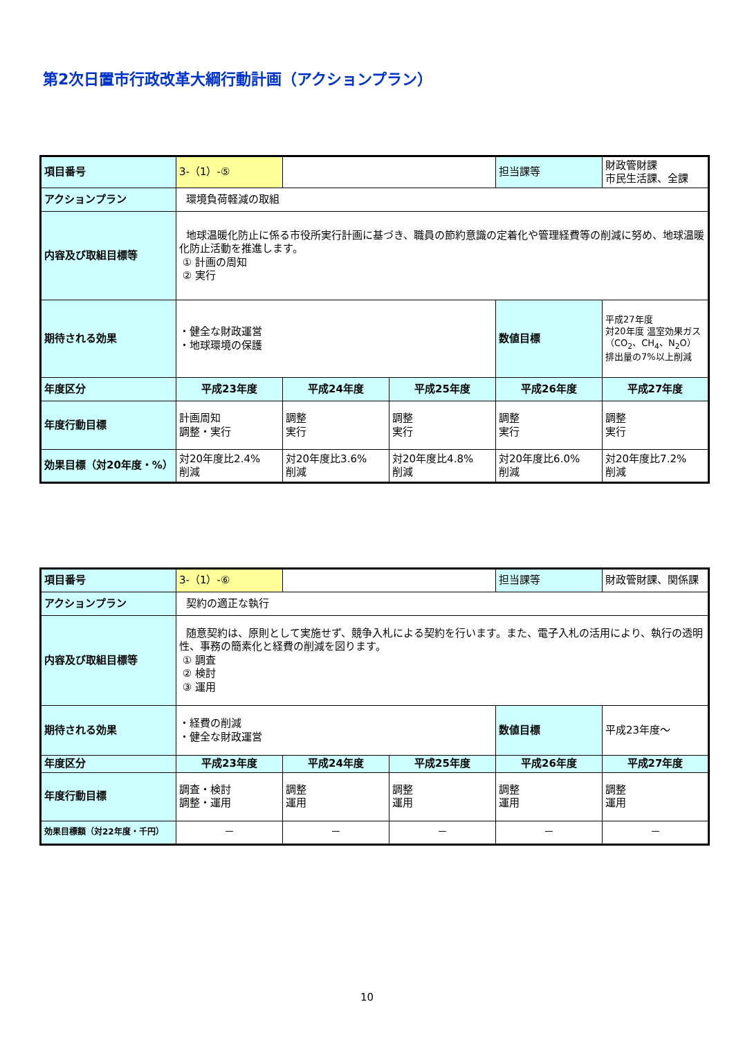第2次日置市行政改革大綱行動計画（アクションプラン）
| 項目番号 | 3-（1）-⑤ | | | 担当課等 | 財政管財課 市民生活課、全課 |
| アクションプラン | 環境負荷軽減の取組 | | | | |
| 内容及び取組目標等 | 地球温暖化防止に係る市役所実行計画に基づき、職員の節約意識の定着化や管理経費等の削減に努め、地球温暖化防止活動を推進します。 ① 計画の周知 ② 実行 | | | | |
| 期待される効果 | ・健全な財政運営 ・地球環境の保護 | | | 数値目標 | 平成27年度 対20年度 温室効果ガス（CO<sub>2</sub>、CH<sub>4</sub>、N<sub>2</sub>O） 排出量の7%以上削減 |
| 年度区分 | 平成23年度 | 平成24年度 | 平成25年度 | 平成26年度 | 平成27年度 |
| 年度行動目標 | 計画周知 調整・実行 | 調整 実行 | 調整 実行 | 調整 実行 | 調整 実行 |
| 効果目標（対20年度・%） | 対20年度比2.4% 削減 | 対20年度比3.6% 削減 | 対20年度比4.8% 削減 | 対20年度比6.0% 削減 | 対20年度比7.2% 削減 |
| 項目番号 | 3-（1）-⑥ | | | 担当課等 | 財政管財課、関係課 |
| アクションプラン | 契約の適正な執行 | | | | |
| 内容及び取組目標等 | 随意契約は、原則として実施せず、競争入札による契約を行います。また、電子入札の活用により、執行の透明性、事務の簡素化と経費の削減を図ります。 ① 調査 ② 検討 ③ 運用 | | | | |
| 期待される効果 | ・経費の削減 ・健全な財政運営 | | | 数値目標 | 平成23年度～ |
| 年度区分 | 平成23年度 | 平成24年度 | 平成25年度 | 平成26年度 | 平成27年度 |
| 年度行動目標 | 調査・検討 調整・運用 | 調整 運用 | 調整 運用 | 調整 運用 | 調整 運用 |
| 効果目標額（対22年度・千円） | － | － | － | － | － |
10